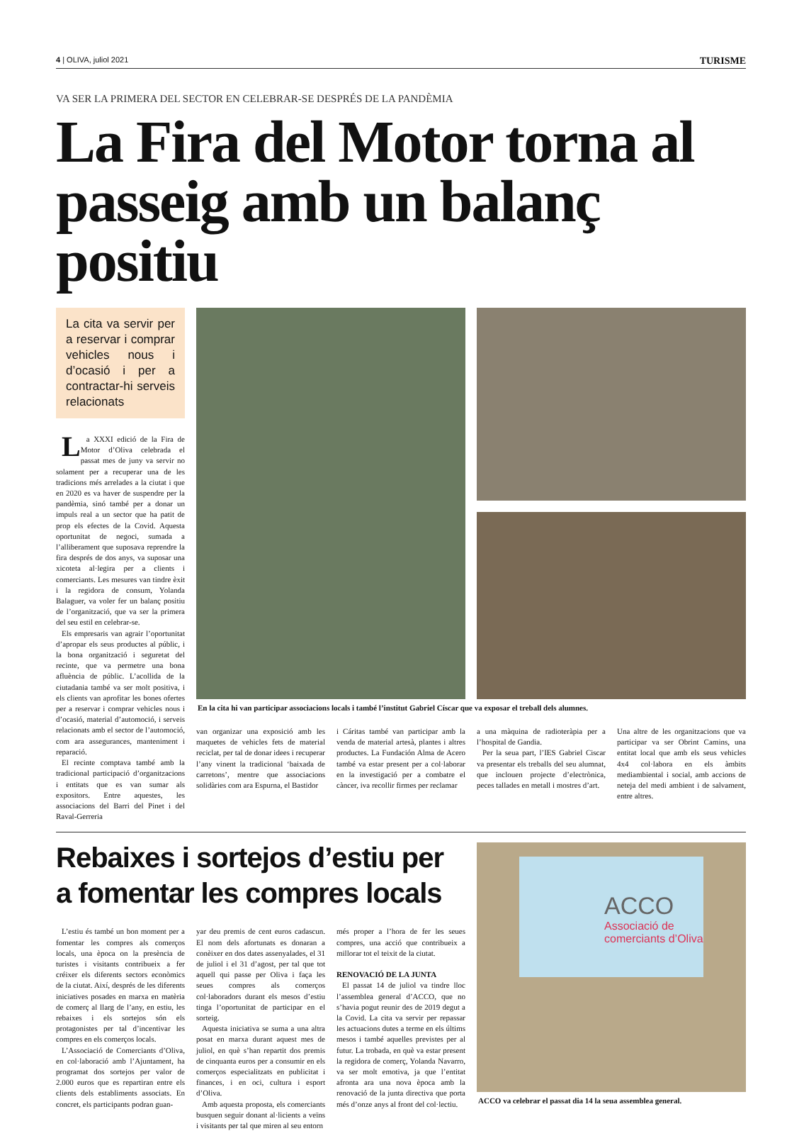4 | OLIVA, juliol 2021 TURISME
VA SER LA PRIMERA DEL SECTOR EN CELEBRAR-SE DESPRÉS DE LA PANDÈMIA
La Fira del Motor torna al passeig amb un balanç positiu
La cita va servir per a reservar i comprar vehicles nous i d’ocasió i per a contractar-hi serveis relacionats
La XXXI edició de la Fira de Motor d’Oliva celebrada el passat mes de juny va servir no solament per a recuperar una de les tradicions més arrelades a la ciutat i que en 2020 es va haver de suspendre per la pandèmia, sinó també per a donar un impuls real a un sector que ha patit de prop els efectes de la Covid. Aquesta oportunitat de negoci, sumada a l’alliberament que suposava reprendre la fira després de dos anys, va suposar una xicoteta al·legira per a clients i comerciants. Les mesures van tindre èxit i la regidora de consum, Yolanda Balaguer, va voler fer un balanç positiu de l’organització, que va ser la primera del seu estil en celebrar-se.
Els empresaris van agrair l’oportunitat d’apropar els seus productes al públic, i la bona organització i seguretat del recinte, que va permetre una bona afluència de públic. L’acollida de la ciutadania també va ser molt positiva, i els clients van aprofitar les bones ofertes per a reservar i comprar vehicles nous i d’ocasió, material d’automoció, i serveis relacionats amb el sector de l’automoció, com ara assegurances, manteniment i reparació.
El recinte comptava també amb la tradicional participació d’organitzacions i entitats que es van sumar als expositors. Entre aquestes, les associacions del Barri del Pinet i del Raval-Gerreria
En la cita hi van participar associacions locals i també l’institut Gabriel Císcar que va exposar el treball dels alumnes.
van organizar una exposició amb les maquetes de vehicles fets de material reciclat, per tal de donar idees i recuperar l’any vinent la tradicional ‘baixada de carretons’, mentre que associacions solidàries com ara Espurna, el Bastidor
i Cáritas també van participar amb la venda de material artesà, plantes i altres productes. La Fundación Alma de Acero també va estar present per a col·laborar en la investigació per a combatre el càncer, iva recollir firmes per reclamar
a una màquina de radioteràpia per a l’hospital de Gandia.
Per la seua part, l’IES Gabriel Ciscar va presentar els treballs del seu alumnat, que inclouen projecte d’electrònica, peces tallades en metall i mostres d’art.
Una altre de les organitzacions que va participar va ser Obrint Camins, una entitat local que amb els seus vehicles 4x4 col·labora en els àmbits mediambiental i social, amb accions de neteja del medi ambient i de salvament, entre altres.
Rebaixes i sortejos d’estiu per a fomentar les compres locals
L’estiu és també un bon moment per a fomentar les compres als comerços locals, una època on la presència de turistes i visitants contribueix a fer créixer els diferents sectors econòmics de la ciutat. Així, després de les diferents iniciatives posades en marxa en matèria de comerç al llarg de l’any, en estiu, les rebaixes i els sortejos són els protagonistes per tal d’incentivar les compres en els comerços locals.
L’Associació de Comerciants d’Oliva, en col·laboració amb l’Ajuntament, ha programat dos sortejos per valor de 2.000 euros que es repartiran entre els clients dels establiments associats. En concret, els participants podran guan-
yar deu premis de cent euros cadascun. El nom dels afortunats es donaran a conèixer en dos dates assenyalades, el 31 de juliol i el 31 d’agost, per tal que tot aquell qui passe per Oliva i faça les seues compres als comerços col·laboradors durant els mesos d’estiu tinga l’oportunitat de participar en el sorteig.
Aquesta iniciativa se suma a una altra posat en marxa durant aquest mes de juliol, en què s’han repartit dos premis de cinquanta euros per a consumir en els comerços especialitzats en publicitat i finances, i en oci, cultura i esport d’Oliva.
Amb aquesta proposta, els comerciants busquen seguir donant al·licients a veïns i visitants per tal que miren al seu entorn
més proper a l’hora de fer les seues compres, una acció que contribueix a millorar tot el teixit de la ciutat.
RENOVACIÓ DE LA JUNTA
El passat 14 de juliol va tindre lloc l’assemblea general d’ACCO, que no s’havia pogut reunir des de 2019 degut a la Covid. La cita va servir per repassar les actuacions dutes a terme en els últims mesos i també aquelles previstes per al futur. La trobada, en què va estar present la regidora de comerç, Yolanda Navarro, va ser molt emotiva, ja que l’entitat afronta ara una nova època amb la renovació de la junta directiva que porta més d’onze anys al front del col·lectiu.
ACCO
Associació de comerciants d’Oliva
ACCO va celebrar el passat dia 14 la seua assemblea general.